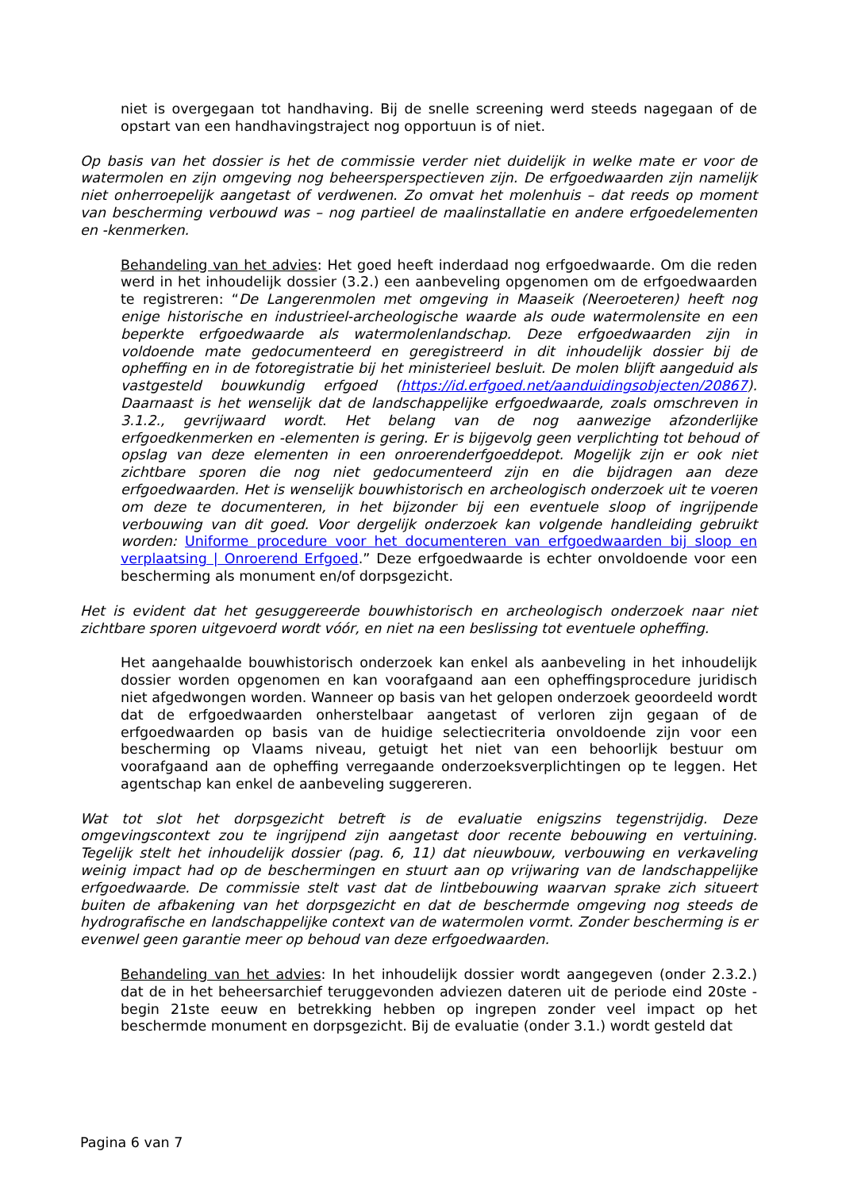niet is overgegaan tot handhaving. Bij de snelle screening werd steeds nagegaan of de opstart van een handhavingstraject nog opportuun is of niet.
Op basis van het dossier is het de commissie verder niet duidelijk in welke mate er voor de watermolen en zijn omgeving nog beheersperspectieven zijn. De erfgoedwaarden zijn namelijk niet onherroepelijk aangetast of verdwenen. Zo omvat het molenhuis – dat reeds op moment van bescherming verbouwd was – nog partieel de maalinstallatie en andere erfgoedelementen en -kenmerken.
Behandeling van het advies: Het goed heeft inderdaad nog erfgoedwaarde. Om die reden werd in het inhoudelijk dossier (3.2.) een aanbeveling opgenomen om de erfgoedwaarden te registreren: “De Langerenmolen met omgeving in Maaseik (Neeroeteren) heeft nog enige historische en industrieel-archeologische waarde als oude watermolensite en een beperkte erfgoedwaarde als watermolenlandschap. Deze erfgoedwaarden zijn in voldoende mate gedocumenteerd en geregistreerd in dit inhoudelijk dossier bij de opheffing en in de fotoregistratie bij het ministerieel besluit. De molen blijft aangeduid als vastgesteld bouwkundig erfgoed (https://id.erfgoed.net/aanduidingsobjecten/20867). Daarnaast is het wenselijk dat de landschappelijke erfgoedwaarde, zoals omschreven in 3.1.2., gevrijwaard wordt. Het belang van de nog aanwezige afzonderlijke erfgoedkenmerken en -elementen is gering. Er is bijgevolg geen verplichting tot behoud of opslag van deze elementen in een onroerenderfgoeddepot. Mogelijk zijn er ook niet zichtbare sporen die nog niet gedocumenteerd zijn en die bijdragen aan deze erfgoedwaarden. Het is wenselijk bouwhistorisch en archeologisch onderzoek uit te voeren om deze te documenteren, in het bijzonder bij een eventuele sloop of ingrijpende verbouwing van dit goed. Voor dergelijk onderzoek kan volgende handleiding gebruikt worden: Uniforme procedure voor het documenteren van erfgoedwaarden bij sloop en verplaatsing | Onroerend Erfgoed.” Deze erfgoedwaarde is echter onvoldoende voor een bescherming als monument en/of dorpsgezicht.
Het is evident dat het gesuggereerde bouwhistorisch en archeologisch onderzoek naar niet zichtbare sporen uitgevoerd wordt vóór, en niet na een beslissing tot eventuele opheffing.
Het aangehaalde bouwhistorisch onderzoek kan enkel als aanbeveling in het inhoudelijk dossier worden opgenomen en kan voorafgaand aan een opheffingsprocedure juridisch niet afgedwongen worden. Wanneer op basis van het gelopen onderzoek geoordeeld wordt dat de erfgoedwaarden onherstelbaar aangetast of verloren zijn gegaan of de erfgoedwaarden op basis van de huidige selectiecriteria onvoldoende zijn voor een bescherming op Vlaams niveau, getuigt het niet van een behoorlijk bestuur om voorafgaand aan de opheffing verregaande onderzoeksverplichtingen op te leggen. Het agentschap kan enkel de aanbeveling suggereren.
Wat tot slot het dorpsgezicht betreft is de evaluatie enigszins tegenstrijdig. Deze omgevingscontext zou te ingrijpend zijn aangetast door recente bebouwing en vertuining. Tegelijk stelt het inhoudelijk dossier (pag. 6, 11) dat nieuwbouw, verbouwing en verkaveling weinig impact had op de beschermingen en stuurt aan op vrijwaring van de landschappelijke erfgoedwaarde. De commissie stelt vast dat de lintbebouwing waarvan sprake zich situeert buiten de afbakening van het dorpsgezicht en dat de beschermde omgeving nog steeds de hydrografische en landschappelijke context van de watermolen vormt. Zonder bescherming is er evenwel geen garantie meer op behoud van deze erfgoedwaarden.
Behandeling van het advies: In het inhoudelijk dossier wordt aangegeven (onder 2.3.2.) dat de in het beheersarchief teruggevonden adviezen dateren uit de periode eind 20ste - begin 21ste eeuw en betrekking hebben op ingrepen zonder veel impact op het beschermde monument en dorpsgezicht. Bij de evaluatie (onder 3.1.) wordt gesteld dat
Pagina 6 van 7